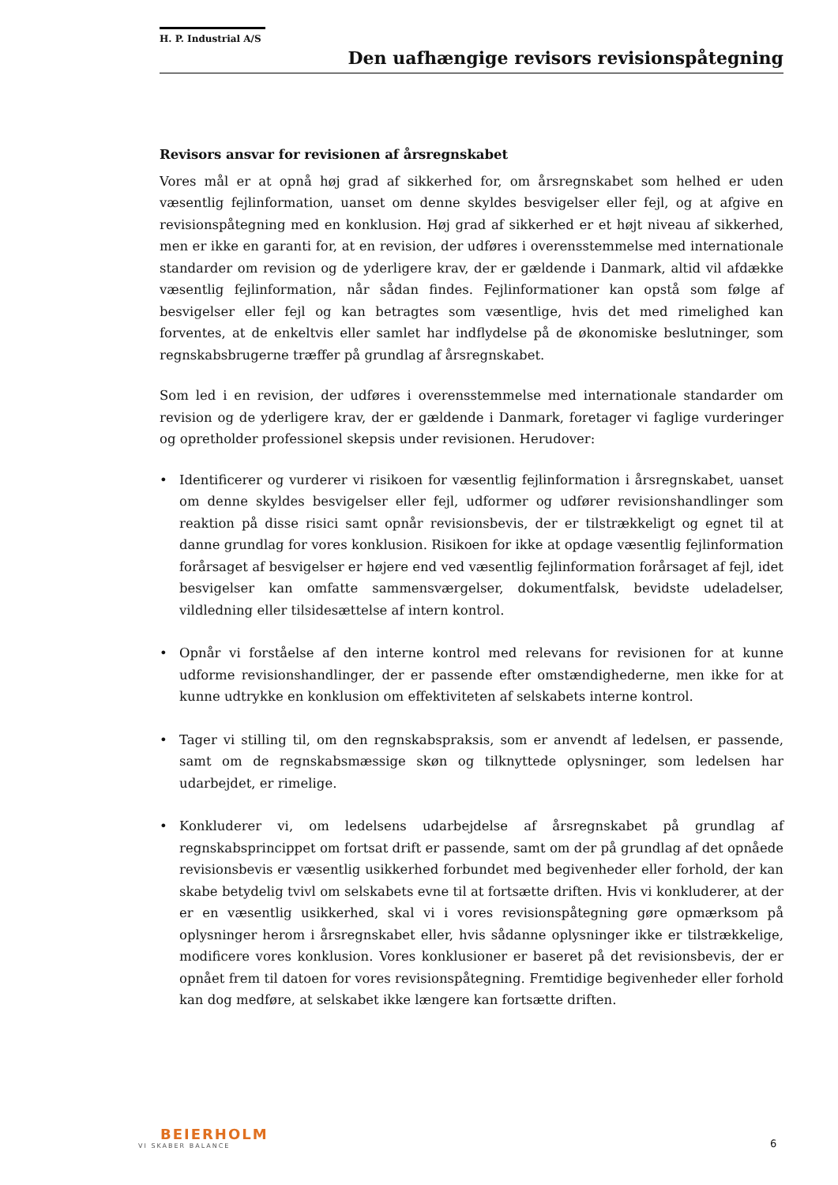H. P. Industrial A/S
Den uafhængige revisors revisionspåtegning
Revisors ansvar for revisionen af årsregnskabet
Vores mål er at opnå høj grad af sikkerhed for, om årsregnskabet som helhed er uden væsentlig fejlinformation, uanset om denne skyldes besvigelser eller fejl, og at afgive en revisionspåtegning med en konklusion. Høj grad af sikkerhed er et højt niveau af sikkerhed, men er ikke en garanti for, at en revision, der udføres i overensstemmelse med internationale standarder om revision og de yderligere krav, der er gældende i Danmark, altid vil afdække væsentlig fejlinformation, når sådan findes. Fejlinformationer kan opstå som følge af besvigelser eller fejl og kan betragtes som væsentlige, hvis det med rimelighed kan forventes, at de enkeltvis eller samlet har indflydelse på de økonomiske beslutninger, som regnskabsbrugerne træffer på grundlag af årsregnskabet.
Som led i en revision, der udføres i overensstemmelse med internationale standarder om revision og de yderligere krav, der er gældende i Danmark, foretager vi faglige vurderinger og opretholder professionel skepsis under revisionen. Herudover:
• Identificerer og vurderer vi risikoen for væsentlig fejlinformation i årsregnskabet, uanset om denne skyldes besvigelser eller fejl, udformer og udfører revisionshandlinger som reaktion på disse risici samt opnår revisionsbevis, der er tilstrækkeligt og egnet til at danne grundlag for vores konklusion. Risikoen for ikke at opdage væsentlig fejlinformation forårsaget af besvigelser er højere end ved væsentlig fejlinformation forårsaget af fejl, idet besvigelser kan omfatte sammensværgelser, dokumentfalsk, bevidste udeladelser, vildledning eller tilsidesættelse af intern kontrol.
• Opnår vi forståelse af den interne kontrol med relevans for revisionen for at kunne udforme revisionshandlinger, der er passende efter omstændighederne, men ikke for at kunne udtrykke en konklusion om effektiviteten af selskabets interne kontrol.
• Tager vi stilling til, om den regnskabspraksis, som er anvendt af ledelsen, er passende, samt om de regnskabsmæssige skøn og tilknyttede oplysninger, som ledelsen har udarbejdet, er rimelige.
• Konkluderer vi, om ledelsens udarbejdelse af årsregnskabet på grundlag af regnskabsprincippet om fortsat drift er passende, samt om der på grundlag af det opnåede revisionsbevis er væsentlig usikkerhed forbundet med begivenheder eller forhold, der kan skabe betydelig tvivl om selskabets evne til at fortsætte driften. Hvis vi konkluderer, at der er en væsentlig usikkerhed, skal vi i vores revisionspåtegning gøre opmærksom på oplysninger herom i årsregnskabet eller, hvis sådanne oplysninger ikke er tilstrækkelige, modificere vores konklusion. Vores konklusioner er baseret på det revisionsbevis, der er opnået frem til datoen for vores revisionspåtegning. Fremtidige begivenheder eller forhold kan dog medføre, at selskabet ikke længere kan fortsætte driften.
BEIERHOLM
VI SKABER BALANCE
6